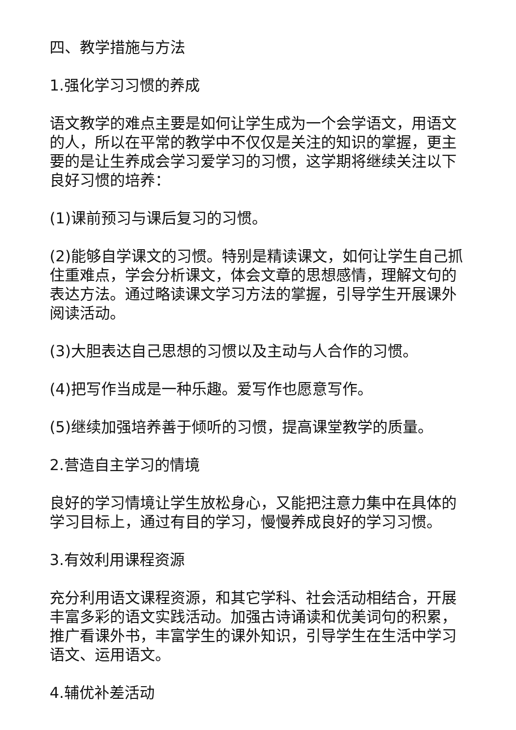四、教学措施与方法
1.强化学习习惯的养成
语文教学的难点主要是如何让学生成为一个会学语文，用语文的人，所以在平常的教学中不仅仅是关注的知识的掌握，更主要的是让生养成会学习爱学习的习惯，这学期将继续关注以下良好习惯的培养：
(1)课前预习与课后复习的习惯。
(2)能够自学课文的习惯。特别是精读课文，如何让学生自己抓住重难点，学会分析课文，体会文章的思想感情，理解文句的表达方法。通过略读课文学习方法的掌握，引导学生开展课外阅读活动。
(3)大胆表达自己思想的习惯以及主动与人合作的习惯。
(4)把写作当成是一种乐趣。爱写作也愿意写作。
(5)继续加强培养善于倾听的习惯，提高课堂教学的质量。
2.营造自主学习的情境
良好的学习情境让学生放松身心，又能把注意力集中在具体的学习目标上，通过有目的学习，慢慢养成良好的学习习惯。
3.有效利用课程资源
充分利用语文课程资源，和其它学科、社会活动相结合，开展丰富多彩的语文实践活动。加强古诗诵读和优美词句的积累，推广看课外书，丰富学生的课外知识，引导学生在生活中学习语文、运用语文。
4.辅优补差活动